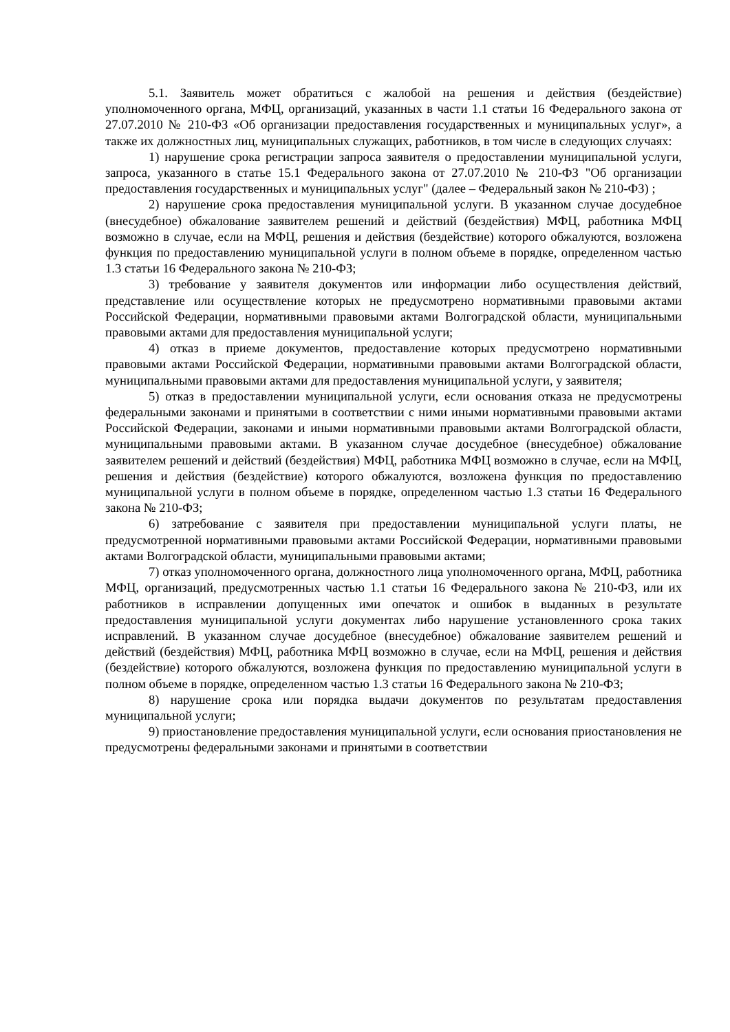5.1. Заявитель может обратиться с жалобой на решения и действия (бездействие) уполномоченного органа, МФЦ, организаций, указанных в части 1.1 статьи 16 Федерального закона от 27.07.2010 № 210-ФЗ «Об организации предоставления государственных и муниципальных услуг», а также их должностных лиц, муниципальных служащих, работников, в том числе в следующих случаях:
1) нарушение срока регистрации запроса заявителя о предоставлении муниципальной услуги, запроса, указанного в статье 15.1 Федерального закона от 27.07.2010 № 210-ФЗ "Об организации предоставления государственных и муниципальных услуг" (далее – Федеральный закон № 210-ФЗ) ;
2) нарушение срока предоставления муниципальной услуги. В указанном случае досудебное (внесудебное) обжалование заявителем решений и действий (бездействия) МФЦ, работника МФЦ возможно в случае, если на МФЦ, решения и действия (бездействие) которого обжалуются, возложена функция по предоставлению муниципальной услуги в полном объеме в порядке, определенном частью 1.3 статьи 16 Федерального закона № 210-ФЗ;
3) требование у заявителя документов или информации либо осуществления действий, представление или осуществление которых не предусмотрено нормативными правовыми актами Российской Федерации, нормативными правовыми актами Волгоградской области, муниципальными правовыми актами для предоставления муниципальной услуги;
4) отказ в приеме документов, предоставление которых предусмотрено нормативными правовыми актами Российской Федерации, нормативными правовыми актами Волгоградской области, муниципальными правовыми актами для предоставления муниципальной услуги, у заявителя;
5) отказ в предоставлении муниципальной услуги, если основания отказа не предусмотрены федеральными законами и принятыми в соответствии с ними иными нормативными правовыми актами Российской Федерации, законами и иными нормативными правовыми актами Волгоградской области, муниципальными правовыми актами. В указанном случае досудебное (внесудебное) обжалование заявителем решений и действий (бездействия) МФЦ, работника МФЦ возможно в случае, если на МФЦ, решения и действия (бездействие) которого обжалуются, возложена функция по предоставлению муниципальной услуги в полном объеме в порядке, определенном частью 1.3 статьи 16 Федерального закона № 210-ФЗ;
6) затребование с заявителя при предоставлении муниципальной услуги платы, не предусмотренной нормативными правовыми актами Российской Федерации, нормативными правовыми актами Волгоградской области, муниципальными правовыми актами;
7) отказ уполномоченного органа, должностного лица уполномоченного органа, МФЦ, работника МФЦ, организаций, предусмотренных частью 1.1 статьи 16 Федерального закона № 210-ФЗ, или их работников в исправлении допущенных ими опечаток и ошибок в выданных в результате предоставления муниципальной услуги документах либо нарушение установленного срока таких исправлений. В указанном случае досудебное (внесудебное) обжалование заявителем решений и действий (бездействия) МФЦ, работника МФЦ возможно в случае, если на МФЦ, решения и действия (бездействие) которого обжалуются, возложена функция по предоставлению муниципальной услуги в полном объеме в порядке, определенном частью 1.3 статьи 16 Федерального закона № 210-ФЗ;
8) нарушение срока или порядка выдачи документов по результатам предоставления муниципальной услуги;
9) приостановление предоставления муниципальной услуги, если основания приостановления не предусмотрены федеральными законами и принятыми в соответствии